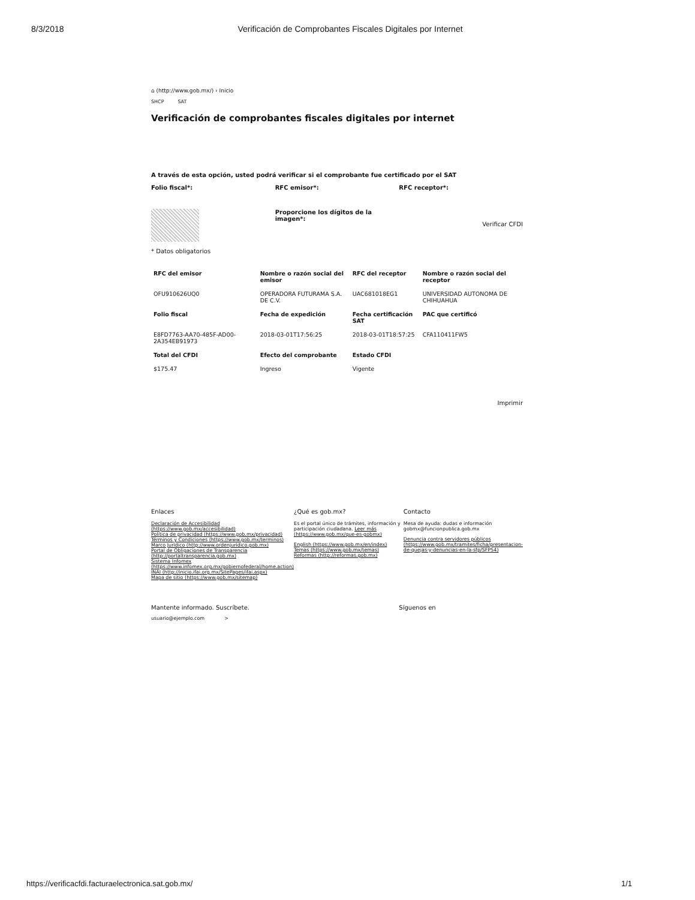8/3/2018 Verificación de Comprobantes Fiscales Digitales por Internet
⌂ (http://www.gob.mx/) › Inicio
SHCP SAT
Verificación de comprobantes fiscales digitales por internet
A través de esta opción, usted podrá verificar si el comprobante fue certificado por el SAT
Folio fiscal*: RFC emisor*: RFC receptor*:
Proporcione los dígitos de la imagen*:
Verificar CFDI
* Datos obligatorios
| RFC del emisor | Nombre o razón social del emisor | RFC del receptor | Nombre o razón social del receptor |
| --- | --- | --- | --- |
| OFU910626UQ0 | OPERADORA FUTURAMA S.A. DE C.V. | UAC681018EG1 | UNIVERSIDAD AUTONOMA DE CHIHUAHUA |
| Folio fiscal | Fecha de expedición | Fecha certificación SAT | PAC que certificó |
| E8FD7763-AA70-485F-AD00-2A354EB91973 | 2018-03-01T17:56:25 | 2018-03-01T18:57:25 | CFA110411FW5 |
| Total del CFDI | Efecto del comprobante | Estado CFDI | |
| $175.47 | Ingreso | Vigente | |
Imprimir
Enlaces
Declaración de Accesibilidad (https://www.gob.mx/accesibilidad)
Política de privacidad (https://www.gob.mx/privacidad)
Términos y Condiciones (https://www.gob.mx/terminos)
Marco Jurídico (http://www.ordenjuridico.gob.mx)
Portal de Obligaciones de Transparencia (http://portaltransparencia.gob.mx)
Sistema Infomex (https://www.infomex.org.mx/gobiernofederal/home.action)
INAI (http://inicio.ifai.org.mx/SitePages/ifai.aspx)
Mapa de sitio (https://www.gob.mx/sitemap)
¿Qué es gob.mx?
Es el portal único de trámites, información y participación ciudadana. Leer más (https://www.gob.mx/que-es-gobmx)
English (https://www.gob.mx/en/index)
Temas (https://www.gob.mx/temas)
Reformas (http://reformas.gob.mx)
Contacto
Mesa de ayuda: dudas e información gobmx@funcionpublica.gob.mx
Denuncia contra servidores públicos (https://www.gob.mx/tramites/ficha/presentacion-de-quejas-y-denuncias-en-la-sfp/SFP54)
Mantente informado. Suscríbete.
usuario@ejemplo.com >
Síguenos en
https://verificacfdi.facturaelectronica.sat.gob.mx/ 1/1